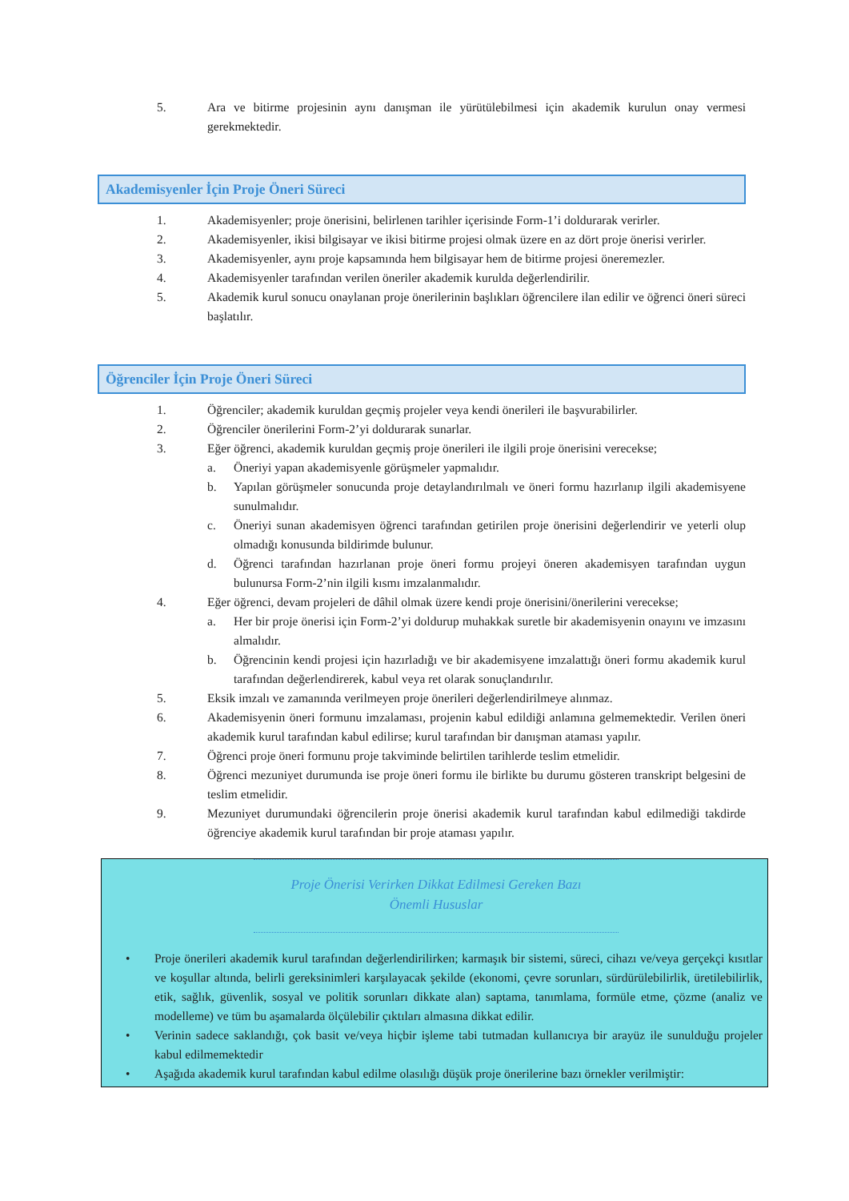5. Ara ve bitirme projesinin aynı danışman ile yürütülebilmesi için akademik kurulun onay vermesi gerekmektedir.
Akademisyenler İçin Proje Öneri Süreci
1. Akademisyenler; proje önerisini, belirlenen tarihler içerisinde Form-1’i doldurarak verirler.
2. Akademisyenler, ikisi bilgisayar ve ikisi bitirme projesi olmak üzere en az dört proje önerisi verirler.
3. Akademisyenler, aynı proje kapsamında hem bilgisayar hem de bitirme projesi öneremezler.
4. Akademisyenler tarafından verilen öneriler akademik kurulda değerlendirilir.
5. Akademik kurul sonucu onaylanan proje önerilerinin başlıkları öğrencilere ilan edilir ve öğrenci öneri süreci başlatılır.
Öğrenciler İçin Proje Öneri Süreci
1. Öğrenciler; akademik kuruldan geçmiş projeler veya kendi önerileri ile başvurabilirler.
2. Öğrenciler önerilerini Form-2’yi doldurarak sunarlar.
3. Eğer öğrenci, akademik kuruldan geçmiş proje önerileri ile ilgili proje önerisini verecekse;
a. Öneriyi yapan akademisyenle görüşmeler yapmalıdır.
b. Yapılan görüşmeler sonucunda proje detaylandırılmalı ve öneri formu hazırlanıp ilgili akademisyene sunulmalıdır.
c. Öneriyi sunan akademisyen öğrenci tarafından getirilen proje önerisini değerlendirir ve yeterli olup olmadığı konusunda bildirimde bulunur.
d. Öğrenci tarafından hazırlanan proje öneri formu projeyi öneren akademisyen tarafından uygun bulunursa Form-2’nin ilgili kısmı imzalanmalıdır.
4. Eğer öğrenci, devam projeleri de dâhil olmak üzere kendi proje önerisini/önerilerini verecekse;
a. Her bir proje önerisi için Form-2’yi doldurup muhakkak suretle bir akademisyenin onayını ve imzasını almalıdır.
b. Öğrencinin kendi projesi için hazırladığı ve bir akademisyene imzalattığı öneri formu akademik kurul tarafından değerlendirerek, kabul veya ret olarak sonuçlandırılır.
5. Eksik imzalı ve zamanında verilmeyen proje önerileri değerlendirilmeye alınmaz.
6. Akademisyenin öneri formunu imzalaması, projenin kabul edildiği anlamına gelmemektedir. Verilen öneri akademik kurul tarafından kabul edilirse; kurul tarafından bir danışman ataması yapılır.
7. Öğrenci proje öneri formunu proje takviminde belirtilen tarihlerde teslim etmelidir.
8. Öğrenci mezuniyet durumunda ise proje öneri formu ile birlikte bu durumu gösteren transkript belgesini de teslim etmelidir.
9. Mezuniyet durumundaki öğrencilerin proje önerisi akademik kurul tarafından kabul edilmediği takdirde öğrenciye akademik kurul tarafından bir proje ataması yapılır.
Proje Önerisi Verirken Dikkat Edilmesi Gereken Bazı
Önemli Hususlar
• Proje önerileri akademik kurul tarafından değerlendirilirken; karmaşık bir sistemi, süreci, cihazı ve/veya gerçekçi kısıtlar ve koşullar altında, belirli gereksinimleri karşılayacak şekilde (ekonomi, çevre sorunları, sürdürülebilirlik, üretilebilirlik, etik, sağlık, güvenlik, sosyal ve politik sorunları dikkate alan) saptama, tanımlama, formüle etme, çözme (analiz ve modelleme) ve tüm bu aşamalarda ölçülebilir çıktıları almasına dikkat edilir.
• Verinin sadece saklandığı, çok basit ve/veya hiçbir işleme tabi tutmadan kullanıcıya bir arayüz ile sunulduğu projeler kabul edilmemektedir
• Aşağıda akademik kurul tarafından kabul edilme olasılığı düşük proje önerilerine bazı örnekler verilmiştir: